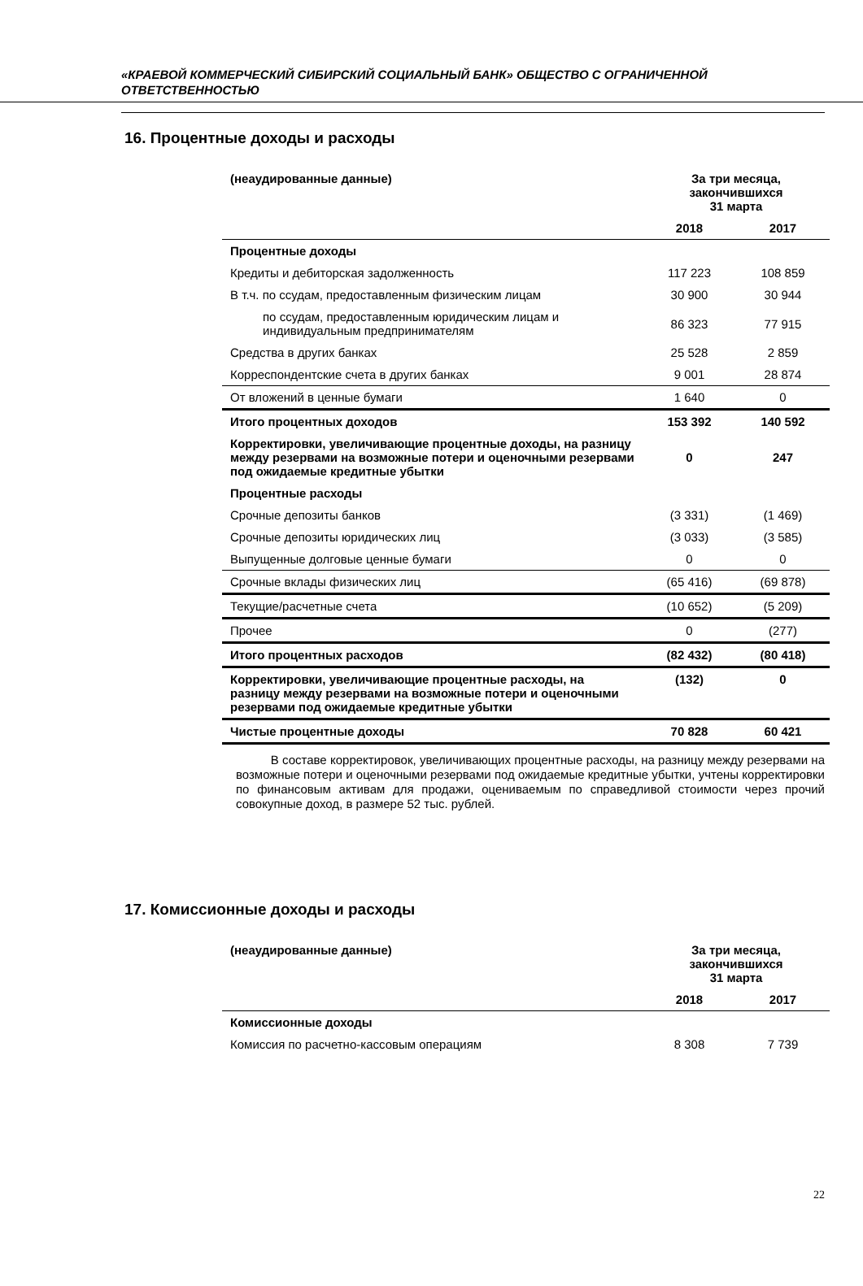«КРАЕВОЙ КОММЕРЧЕСКИЙ СИБИРСКИЙ СОЦИАЛЬНЫЙ БАНК» ОБЩЕСТВО С ОГРАНИЧЕННОЙ ОТВЕТСТВЕННОСТЬЮ
16. Процентные доходы и расходы
| (неаудированные данные) | За три месяца, закончившихся 31 марта | |
| --- | --- | --- |
| | 2018 | 2017 |
| Процентные доходы | | |
| Кредиты и дебиторская задолженность | 117 223 | 108 859 |
| В т.ч. по ссудам, предоставленным физическим лицам | 30 900 | 30 944 |
| по ссудам, предоставленным юридическим лицам и индивидуальным предпринимателям | 86 323 | 77 915 |
| Средства в других банках | 25 528 | 2 859 |
| Корреспондентские счета в других банках | 9 001 | 28 874 |
| От вложений в ценные бумаги | 1 640 | 0 |
| Итого процентных доходов | 153 392 | 140 592 |
| Корректировки, увеличивающие процентные доходы, на разницу между резервами на возможные потери и оценочными резервами под ожидаемые кредитные убытки | 0 | 247 |
| Процентные расходы | | |
| Срочные депозиты банков | (3 331) | (1 469) |
| Срочные депозиты юридических лиц | (3 033) | (3 585) |
| Выпущенные долговые ценные бумаги | 0 | 0 |
| Срочные вклады физических лиц | (65 416) | (69 878) |
| Текущие/расчетные счета | (10 652) | (5 209) |
| Прочее | 0 | (277) |
| Итого процентных расходов | (82 432) | (80 418) |
| Корректировки, увеличивающие процентные расходы, на разницу между резервами на возможные потери и оценочными резервами под ожидаемые кредитные убытки | (132) | 0 |
| Чистые процентные доходы | 70 828 | 60 421 |
В составе корректировок, увеличивающих процентные расходы, на разницу между резервами на возможные потери и оценочными резервами под ожидаемые кредитные убытки, учтены корректировки по финансовым активам для продажи, оцениваемым по справедливой стоимости через прочий совокупные доход, в размере 52 тыс. рублей.
17. Комиссионные доходы и расходы
| (неаудированные данные) | За три месяца, закончившихся 31 марта | |
| --- | --- | --- |
| | 2018 | 2017 |
| Комиссионные доходы | | |
| Комиссия по расчетно-кассовым операциям | 8 308 | 7 739 |
22